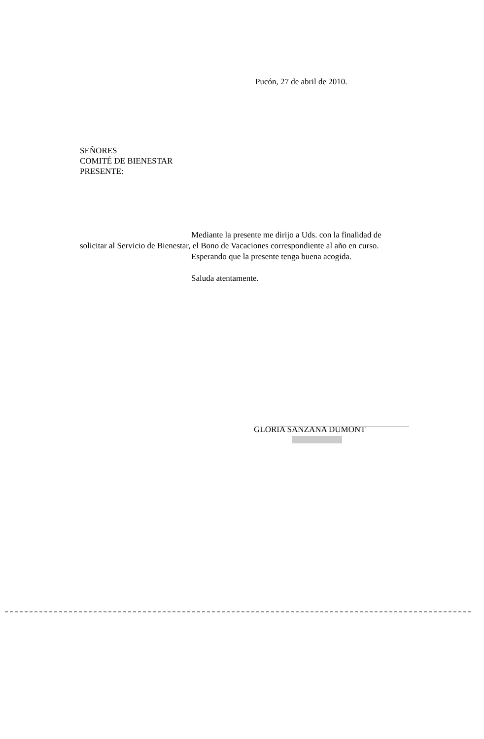Pucón, 27 de abril de 2010.
SEÑORES
COMITÉ DE BIENESTAR
PRESENTE:
Mediante la presente me dirijo a Uds. con la finalidad de
solicitar al Servicio de Bienestar, el Bono de Vacaciones correspondiente al año en curso.
Esperando que la presente tenga buena acogida.
Saluda atentamente.
GLORIA SANZANA DUMONT